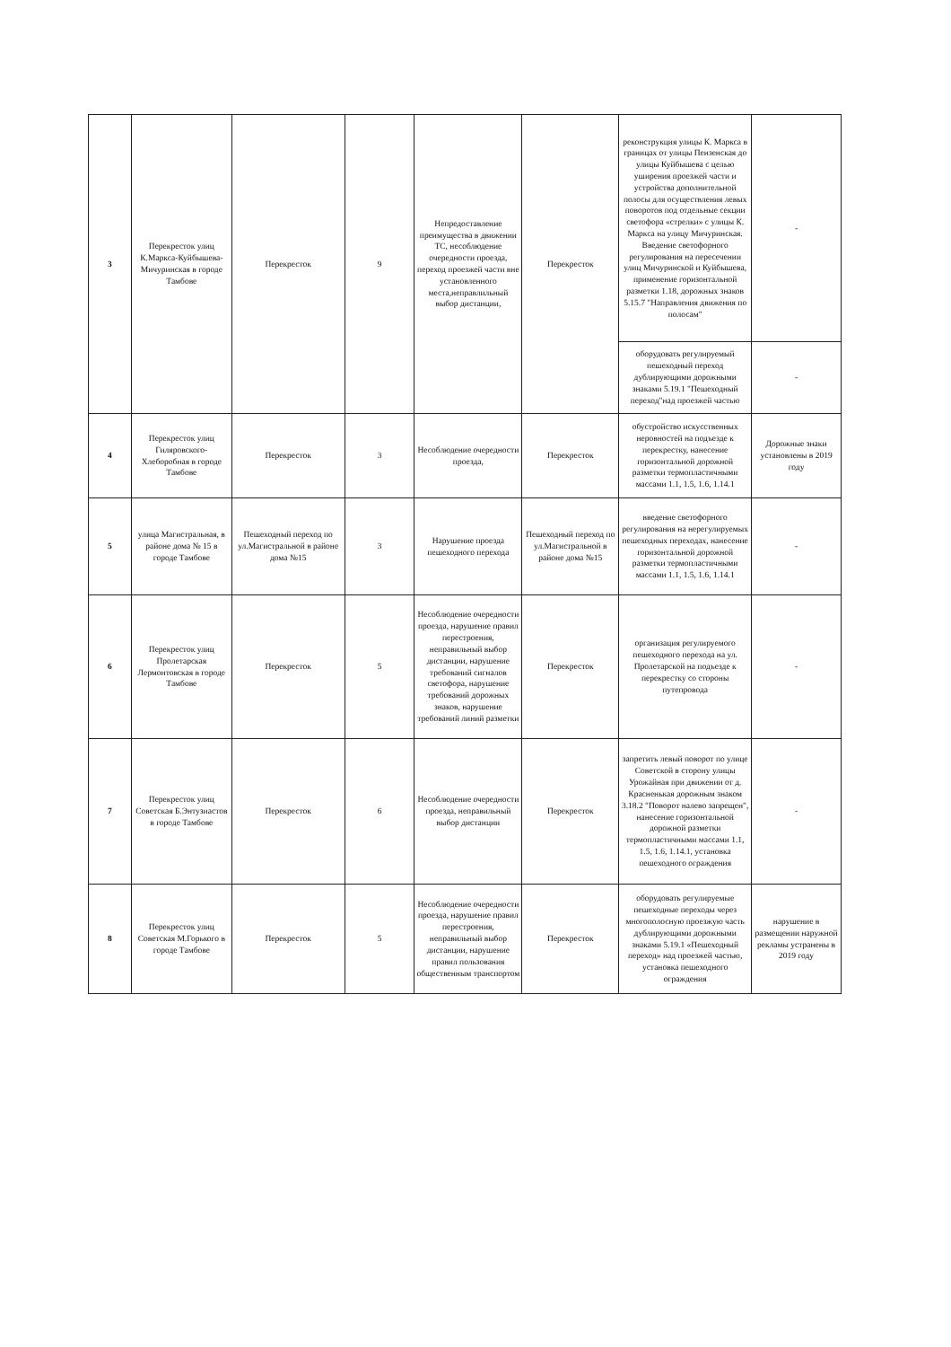| 3 | Перекресток улиц К.Маркса-Куйбышева-Мичуринская в городе Тамбове | Перекресток | 9 | Непредоставление преимущества в движении ТС, несоблюдение очередности проезда, переход проезжей части вне установленного места,неправлильный выбор дистанции, | Перекресток | реконструкция улицы К. Маркса в границах от улицы Пензенская до улицы Куйбышева с целью уширения проезжей части и устройства дополнительной полосы для осуществления левых поворотов под отдельные секции светофора «стрелки» с улицы К. Маркса на улицу Мичуринская. Введение светофорного регулирования на пересечении улиц Мичуринской и Куйбышева, применение горизонтальной разметки 1.18, дорожных знаков 5.15.7 "Направления движения по полосам" | - |
| | | | | | | оборудовать регулируемый пешеходный переход дублирующими дорожными знаками 5.19.1 "Пешеходный переход"над проезжей частью | - |
| 4 | Перекресток улиц Гиляровского-Хлеборобная в городе Тамбове | Перекресток | 3 | Несоблюдение очередности проезда, | Перекресток | обустройство искусственных неровностей на подъезде к перекрестку, нанесение горизонтальной дорожной разметки термопластичными массами 1.1, 1.5, 1.6, 1.14.1 | Дорожные знаки установлены в 2019 году |
| 5 | улица Магистральная, в районе дома № 15 в городе Тамбове | Пешеходный переход по ул.Магистральной в районе дома №15 | 3 | Нарушение проезда пешеходного перехода | Пешеходный переход по ул.Магистральной в районе дома №15 | введение светофорного регулирования на нерегулируемых пешеходных переходах, нанесение горизонтальной дорожной разметки термопластичными массами 1.1, 1.5, 1.6, 1.14.1 | - |
| 6 | Перекресток улиц Пролетарская Лермонтовская в городе Тамбове | Перекресток | 5 | Несоблюдение очередности проезда, нарушение правил перестроения, неправильный выбор дистанции, нарушение требований сигналов светофора, нарушение требований дорожных знаков, нарушение требований линий разметки | Перекресток | организация регулируемого пешеходного перехода на ул. Пролетарской на подъезде к перекрестку со стороны путепровода | - |
| 7 | Перекресток улиц Советская Б.Энтузиастов в городе Тамбове | Перекресток | 6 | Несоблюдение очередности проезда, неправильный выбор дистанции | Перекресток | запретить левый поворот по улице Советской в сторону улицы Урожайная при движении от д. Красненькая дорожным знаком 3.18.2 "Поворот налево запрещен", нанесение горизонтальной дорожной разметки термопластичными массами 1.1, 1.5, 1.6, 1.14.1, установка пешеходного ограждения | - |
| 8 | Перекресток улиц Советская М.Горького в городе Тамбове | Перекресток | 5 | Несоблюдение очередности проезда, нарушение правил перестроения, неправильный выбор дистанции, нарушение правил пользования общественным транспортом | Перекресток | оборудовать регулируемые пешеходные переходы через многополосную проезжую часть дублирующими дорожными знаками 5.19.1 «Пешеходный переход» над проезжей частью, установка пешеходного ограждения | нарушение в размещении наружной рекламы устранены в 2019 году |